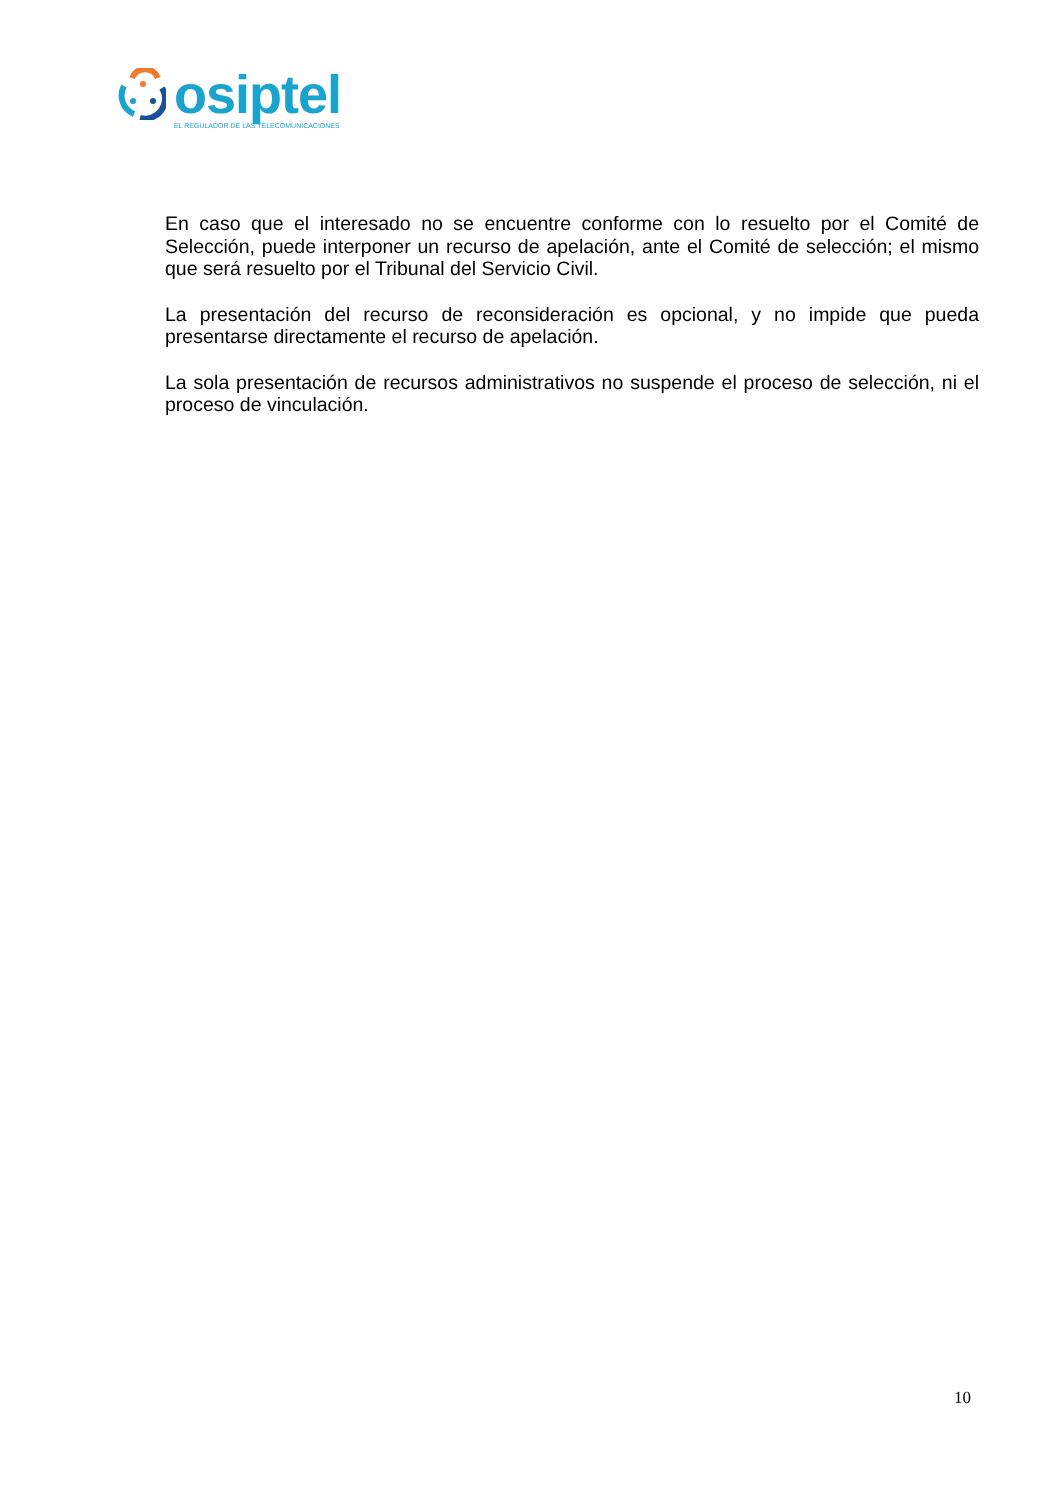osiptel
EL REGULADOR DE LAS TELECOMUNICACIONES
En caso que el interesado no se encuentre conforme con lo resuelto por el Comité de Selección, puede interponer un recurso de apelación, ante el Comité de selección; el mismo que será resuelto por el Tribunal del Servicio Civil.
La presentación del recurso de reconsideración es opcional, y no impide que pueda presentarse directamente el recurso de apelación.
La sola presentación de recursos administrativos no suspende el proceso de selección, ni el proceso de vinculación.
10